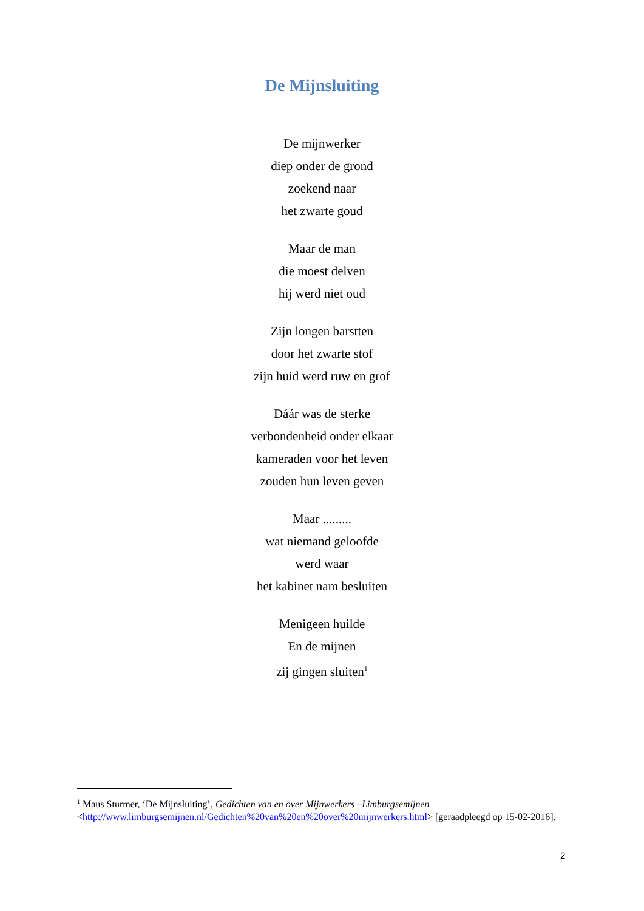De Mijnsluiting
De mijnwerker
diep onder de grond
zoekend naar
het zwarte goud
Maar de man
die moest delven
hij werd niet oud
Zijn longen barstten
door het zwarte stof
zijn huid werd ruw en grof
Dáár was de sterke
verbondenheid onder elkaar
kameraden voor het leven
zouden hun leven geven
Maar .........
wat niemand geloofde
werd waar
het kabinet nam besluiten
Menigeen huilde
En de mijnen
zij gingen sluiten<sup>1</sup>
<sup>1</sup> Maus Sturmer, ‘De Mijnsluiting’, Gedichten van en over Mijnwerkers –Limburgsemijnen <http://www.limburgsemijnen.nl/Gedichten%20van%20en%20over%20mijnwerkers.html> [geraadpleegd op 15-02-2016].
2